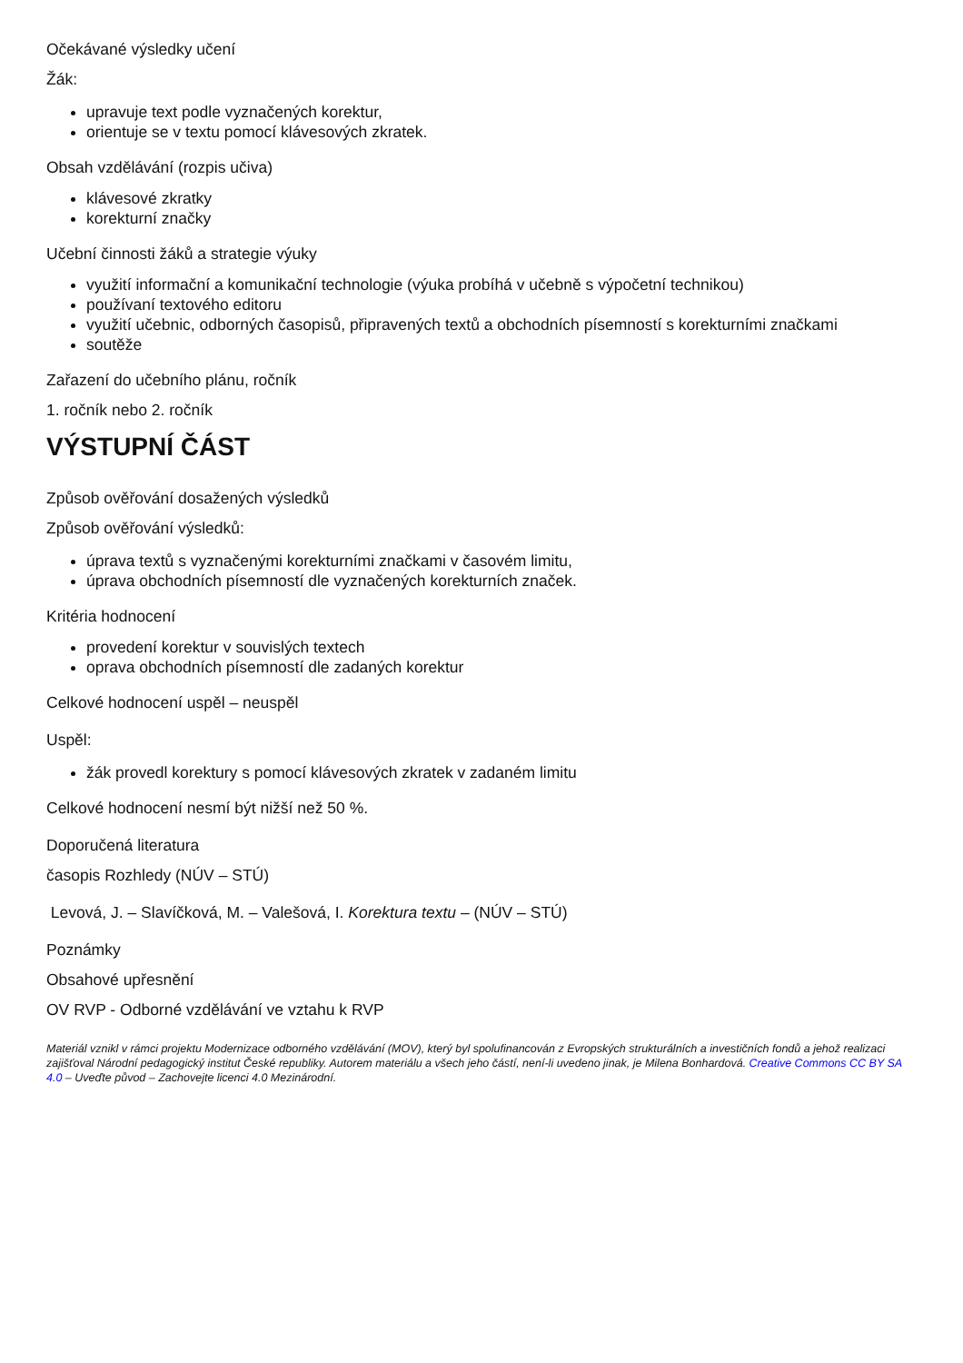Očekávané výsledky učení
Žák:
upravuje text podle vyznačených korektur,
orientuje se v textu pomocí klávesových zkratek.
Obsah vzdělávání (rozpis učiva)
klávesové zkratky
korekturní značky
Učební činnosti žáků a strategie výuky
využití informační a komunikační technologie (výuka probíhá v učebně s výpočetní technikou)
používaní textového editoru
využití učebnic, odborných časopisů, připravených textů a obchodních písemností s korekturními značkami
soutěže
Zařazení do učebního plánu, ročník
1. ročník nebo 2. ročník
VÝSTUPNÍ ČÁST
Způsob ověřování dosažených výsledků
Způsob ověřování výsledků:
úprava textů s vyznačenými korekturními značkami v časovém limitu,
úprava obchodních písemností dle vyznačených korekturních značek.
Kritéria hodnocení
provedení korektur v souvislých textech
oprava obchodních písemností dle zadaných korektur
Celkové hodnocení uspěl – neuspěl
Uspěl:
žák provedl korektury s pomocí klávesových zkratek v zadaném limitu
Celkové hodnocení nesmí být nižší než 50 %.
Doporučená literatura
časopis Rozhledy (NÚV – STÚ)
Levová, J. – Slavíčková, M. – Valešová, I. Korektura textu – (NÚV – STÚ)
Poznámky
Obsahové upřesnění
OV RVP - Odborné vzdělávání ve vztahu k RVP
Materiál vznikl v rámci projektu Modernizace odborného vzdělávání (MOV), který byl spolufinancován z Evropských strukturálních a investičních fondů a jehož realizaci zajišťoval Národní pedagogický institut České republiky. Autorem materiálu a všech jeho částí, není-li uvedeno jinak, je Milena Bonhardová. Creative Commons CC BY SA 4.0 – Uveďte původ – Zachovejte licenci 4.0 Mezinárodní.